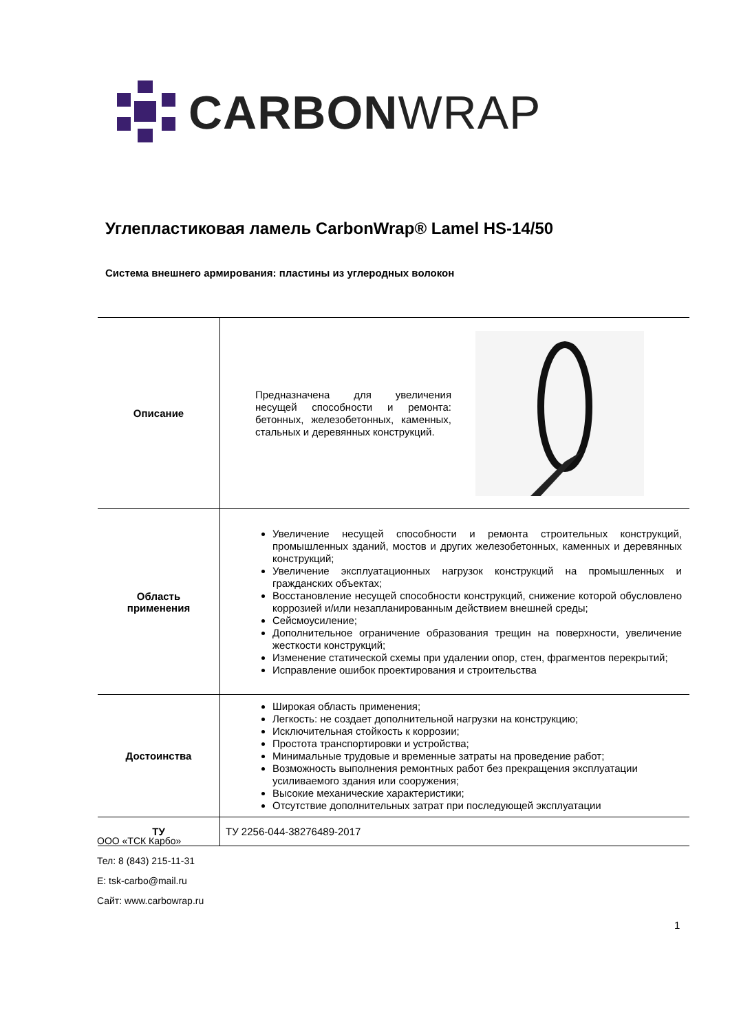CARBONWRAP
Углепластиковая ламель CarbonWrap® Lamel HS-14/50
Система внешнего армирования: пластины из углеродных волокон
| Описание | Предназначена для увеличения несущей способности и ремонта: бетонных, железобетонных, каменных, стальных и деревянных конструкций. |
| Область применения | Увеличение несущей способности и ремонта строительных конструкций, промышленных зданий, мостов и других железобетонных, каменных и деревянных конструкций; Увеличение эксплуатационных нагрузок конструкций на промышленных и гражданских объектах; Восстановление несущей способности конструкций, снижение которой обусловлено коррозией и/или незапланированным действием внешней среды; Сейсмоусиление; Дополнительное ограничение образования трещин на поверхности, увеличение жесткости конструкций; Изменение статической схемы при удалении опор, стен, фрагментов перекрытий; Исправление ошибок проектирования и строительства |
| Достоинства | Широкая область применения; Легкость: не создает дополнительной нагрузки на конструкцию; Исключительная стойкость к коррозии; Простота транспортировки и устройства; Минимальные трудовые и временные затраты на проведение работ; Возможность выполнения ремонтных работ без прекращения эксплуатации усиливаемого здания или сооружения; Высокие механические характеристики; Отсутствие дополнительных затрат при последующей эксплуатации |
| ТУ | ТУ 2256-044-38276489-2017 |
ООО «ТСК Карбо»
Тел: 8 (843) 215-11-31
E: tsk-carbo@mail.ru
Сайт: www.carbowrap.ru
1